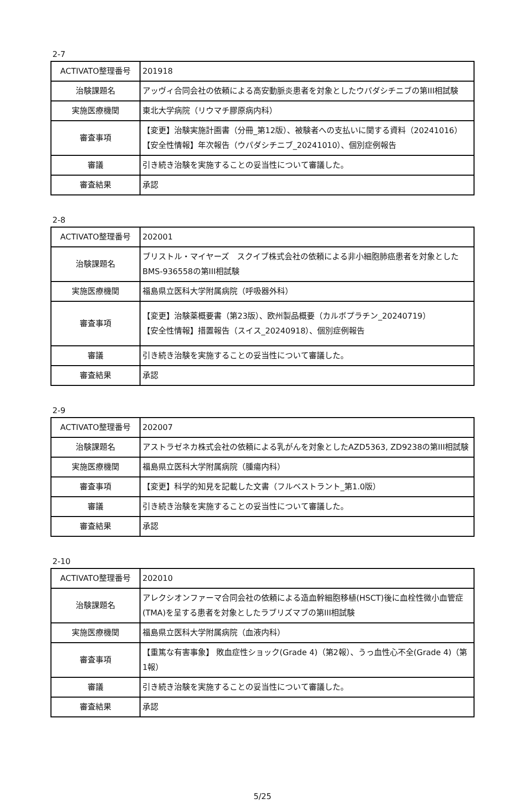2-7
| ACTIVATO整理番号 | 201918 |
| 治験課題名 | アッヴィ合同会社の依頼による高安動脈炎患者を対象としたウパダシチニブの第III相試験 |
| 実施医療機関 | 東北大学病院（リウマチ膠原病内科） |
| 審査事項 | 【変更】治験実施計画書（分冊_第12版）、被験者への支払いに関する資料（20241016） 【安全性情報】年次報告（ウパダシチニブ_20241010）、個別症例報告 |
| 審議 | 引き続き治験を実施することの妥当性について審議した。 |
| 審査結果 | 承認 |
2-8
| ACTIVATO整理番号 | 202001 |
| 治験課題名 | ブリストル・マイヤーズ スクイブ株式会社の依頼による非小細胞肺癌患者を対象としたBMS-936558の第III相試験 |
| 実施医療機関 | 福島県立医科大学附属病院（呼吸器外科） |
| 審査事項 | 【変更】治験薬概要書（第23版）、欧州製品概要（カルボプラチン_20240719） 【安全性情報】措置報告（スイス_20240918）、個別症例報告 |
| 審議 | 引き続き治験を実施することの妥当性について審議した。 |
| 審査結果 | 承認 |
2-9
| ACTIVATO整理番号 | 202007 |
| 治験課題名 | アストラゼネカ株式会社の依頼による乳がんを対象としたAZD5363, ZD9238の第III相試験 |
| 実施医療機関 | 福島県立医科大学附属病院（腫瘍内科） |
| 審査事項 | 【変更】科学的知見を記載した文書（フルベストラント_第1.0版） |
| 審議 | 引き続き治験を実施することの妥当性について審議した。 |
| 審査結果 | 承認 |
2-10
| ACTIVATO整理番号 | 202010 |
| 治験課題名 | アレクシオンファーマ合同会社の依頼による造血幹細胞移植(HSCT)後に血栓性微小血管症(TMA)を呈する患者を対象としたラブリズマブの第III相試験 |
| 実施医療機関 | 福島県立医科大学附属病院（血液内科） |
| 審査事項 | 【重篤な有害事象】 敗血症性ショック(Grade 4)（第2報）、うっ血性心不全(Grade 4)（第1報） |
| 審議 | 引き続き治験を実施することの妥当性について審議した。 |
| 審査結果 | 承認 |
5/25